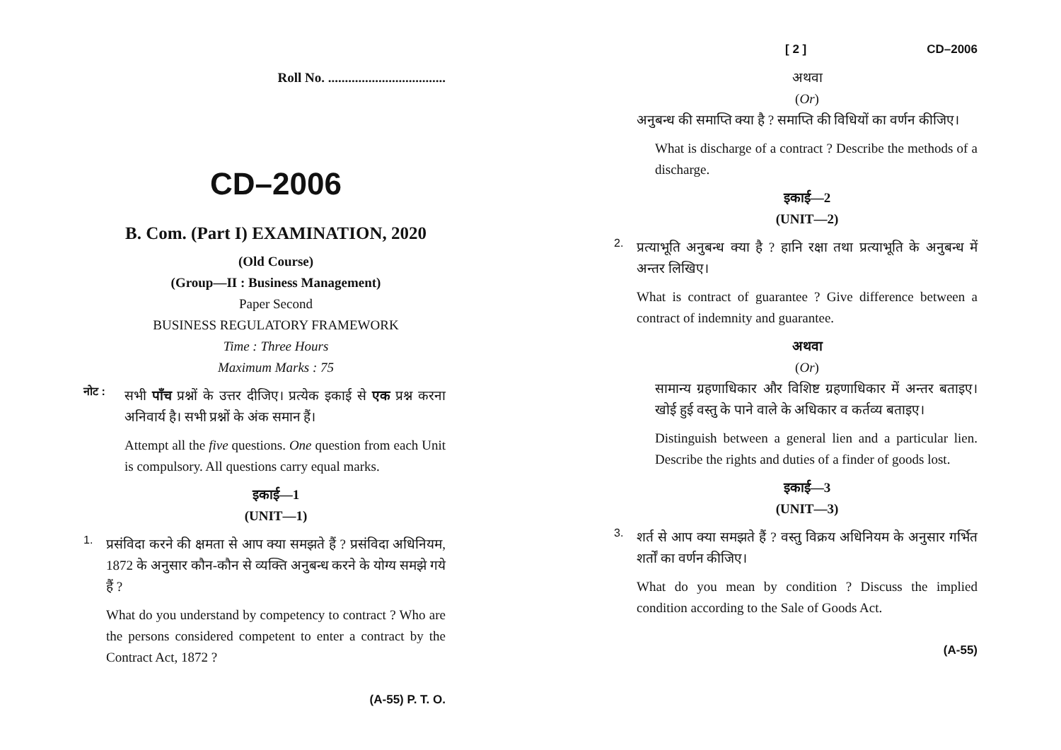Roll No. ...................................
CD–2006
B. Com. (Part I) EXAMINATION, 2020
(Old Course)
(Group—II : Business Management)
Paper Second
BUSINESS REGULATORY FRAMEWORK
Time : Three Hours
Maximum Marks : 75
नोट :
सभी पाँच प्रश्नों के उत्तर दीजिए। प्रत्येक इकाई से एक प्रश्न करना अनिवार्य है। सभी प्रश्नों के अंक समान हैं।
Attempt all the five questions. One question from each Unit is compulsory. All questions carry equal marks.
इकाई—1
(UNIT—1)
1.
प्रसंविदा करने की क्षमता से आप क्या समझते हैं ? प्रसंविदा अधिनियम, 1872 के अनुसार कौन-कौन से व्यक्ति अनुबन्ध करने के योग्य समझे गये हैं ?
What do you understand by competency to contract ? Who are the persons considered competent to enter a contract by the Contract Act, 1872 ?
(A-55) P. T. O.
[ 2 ] CD–2006
अथवा
(Or)
अनुबन्ध की समाप्ति क्या है ? समाप्ति की विधियों का वर्णन कीजिए।
What is discharge of a contract ? Describe the methods of a discharge.
इकाई—2
(UNIT—2)
2.
प्रत्याभूति अनुबन्ध क्या है ? हानि रक्षा तथा प्रत्याभूति के अनुबन्ध में अन्तर लिखिए।
What is contract of guarantee ? Give difference between a contract of indemnity and guarantee.
अथवा
(Or)
सामान्य ग्रहणाधिकार और विशिष्ट ग्रहणाधिकार में अन्तर बताइए। खोई हुई वस्तु के पाने वाले के अधिकार व कर्तव्य बताइए।
Distinguish between a general lien and a particular lien. Describe the rights and duties of a finder of goods lost.
इकाई—3
(UNIT—3)
3.
शर्त से आप क्या समझते हैं ? वस्तु विक्रय अधिनियम के अनुसार गर्भित शर्तों का वर्णन कीजिए।
What do you mean by condition ? Discuss the implied condition according to the Sale of Goods Act.
(A-55)